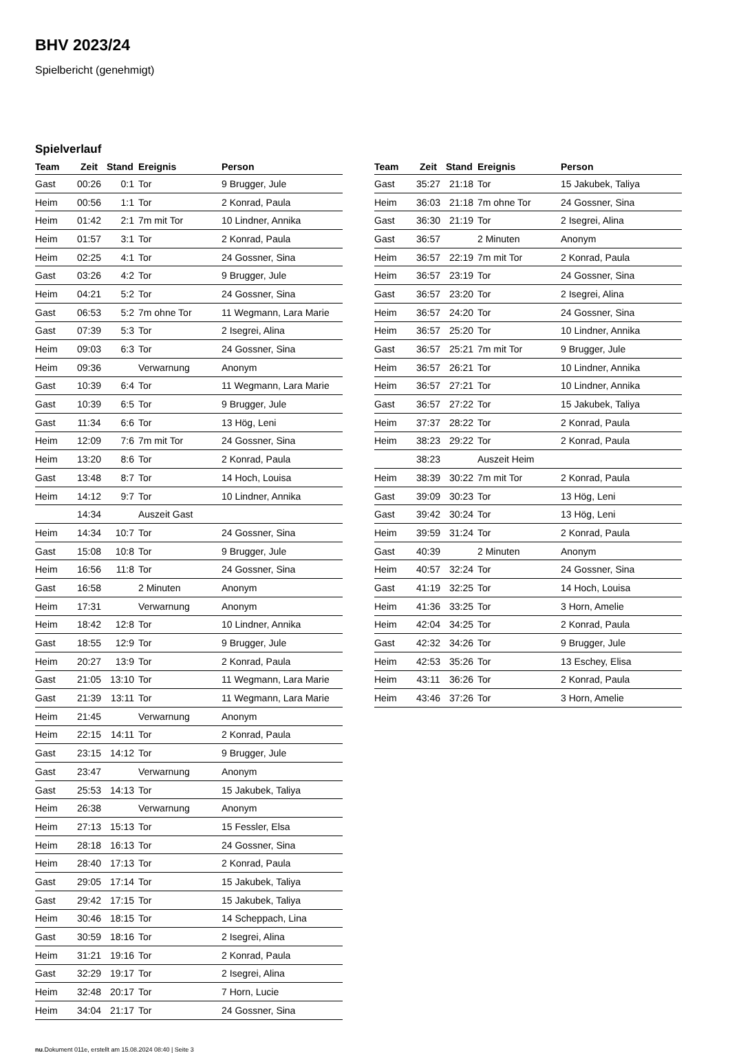BHV 2023/24
Spielbericht (genehmigt)
Spielverlauf
| Team | Zeit | Stand | Ereignis | Person |
| --- | --- | --- | --- | --- |
| Gast | 00:26 | 0:1 | Tor | 9 Brugger, Jule |
| Heim | 00:56 | 1:1 | Tor | 2 Konrad, Paula |
| Heim | 01:42 | 2:1 | 7m mit Tor | 10 Lindner, Annika |
| Heim | 01:57 | 3:1 | Tor | 2 Konrad, Paula |
| Heim | 02:25 | 4:1 | Tor | 24 Gossner, Sina |
| Gast | 03:26 | 4:2 | Tor | 9 Brugger, Jule |
| Heim | 04:21 | 5:2 | Tor | 24 Gossner, Sina |
| Gast | 06:53 | 5:2 | 7m ohne Tor | 11 Wegmann, Lara Marie |
| Gast | 07:39 | 5:3 | Tor | 2 Isegrei, Alina |
| Heim | 09:03 | 6:3 | Tor | 24 Gossner, Sina |
| Heim | 09:36 | | Verwarnung | Anonym |
| Gast | 10:39 | 6:4 | Tor | 11 Wegmann, Lara Marie |
| Gast | 10:39 | 6:5 | Tor | 9 Brugger, Jule |
| Gast | 11:34 | 6:6 | Tor | 13 Hög, Leni |
| Heim | 12:09 | 7:6 | 7m mit Tor | 24 Gossner, Sina |
| Heim | 13:20 | 8:6 | Tor | 2 Konrad, Paula |
| Gast | 13:48 | 8:7 | Tor | 14 Hoch, Louisa |
| Heim | 14:12 | 9:7 | Tor | 10 Lindner, Annika |
| | 14:34 | | Auszeit Gast | |
| Heim | 14:34 | 10:7 | Tor | 24 Gossner, Sina |
| Gast | 15:08 | 10:8 | Tor | 9 Brugger, Jule |
| Heim | 16:56 | 11:8 | Tor | 24 Gossner, Sina |
| Gast | 16:58 | | 2 Minuten | Anonym |
| Heim | 17:31 | | Verwarnung | Anonym |
| Heim | 18:42 | 12:8 | Tor | 10 Lindner, Annika |
| Gast | 18:55 | 12:9 | Tor | 9 Brugger, Jule |
| Heim | 20:27 | 13:9 | Tor | 2 Konrad, Paula |
| Gast | 21:05 | 13:10 | Tor | 11 Wegmann, Lara Marie |
| Gast | 21:39 | 13:11 | Tor | 11 Wegmann, Lara Marie |
| Heim | 21:45 | | Verwarnung | Anonym |
| Heim | 22:15 | 14:11 | Tor | 2 Konrad, Paula |
| Gast | 23:15 | 14:12 | Tor | 9 Brugger, Jule |
| Gast | 23:47 | | Verwarnung | Anonym |
| Gast | 25:53 | 14:13 | Tor | 15 Jakubek, Taliya |
| Heim | 26:38 | | Verwarnung | Anonym |
| Heim | 27:13 | 15:13 | Tor | 15 Fessler, Elsa |
| Heim | 28:18 | 16:13 | Tor | 24 Gossner, Sina |
| Heim | 28:40 | 17:13 | Tor | 2 Konrad, Paula |
| Gast | 29:05 | 17:14 | Tor | 15 Jakubek, Taliya |
| Gast | 29:42 | 17:15 | Tor | 15 Jakubek, Taliya |
| Heim | 30:46 | 18:15 | Tor | 14 Scheppach, Lina |
| Gast | 30:59 | 18:16 | Tor | 2 Isegrei, Alina |
| Heim | 31:21 | 19:16 | Tor | 2 Konrad, Paula |
| Gast | 32:29 | 19:17 | Tor | 2 Isegrei, Alina |
| Heim | 32:48 | 20:17 | Tor | 7 Horn, Lucie |
| Heim | 34:04 | 21:17 | Tor | 24 Gossner, Sina |
| Team | Zeit | Stand | Ereignis | Person |
| --- | --- | --- | --- | --- |
| Gast | 35:27 | 21:18 | Tor | 15 Jakubek, Taliya |
| Heim | 36:03 | 21:18 | 7m ohne Tor | 24 Gossner, Sina |
| Gast | 36:30 | 21:19 | Tor | 2 Isegrei, Alina |
| Gast | 36:57 | | 2 Minuten | Anonym |
| Heim | 36:57 | 22:19 | 7m mit Tor | 2 Konrad, Paula |
| Heim | 36:57 | 23:19 | Tor | 24 Gossner, Sina |
| Gast | 36:57 | 23:20 | Tor | 2 Isegrei, Alina |
| Heim | 36:57 | 24:20 | Tor | 24 Gossner, Sina |
| Heim | 36:57 | 25:20 | Tor | 10 Lindner, Annika |
| Gast | 36:57 | 25:21 | 7m mit Tor | 9 Brugger, Jule |
| Heim | 36:57 | 26:21 | Tor | 10 Lindner, Annika |
| Heim | 36:57 | 27:21 | Tor | 10 Lindner, Annika |
| Gast | 36:57 | 27:22 | Tor | 15 Jakubek, Taliya |
| Heim | 37:37 | 28:22 | Tor | 2 Konrad, Paula |
| Heim | 38:23 | 29:22 | Tor | 2 Konrad, Paula |
| | 38:23 | | Auszeit Heim | |
| Heim | 38:39 | 30:22 | 7m mit Tor | 2 Konrad, Paula |
| Gast | 39:09 | 30:23 | Tor | 13 Hög, Leni |
| Gast | 39:42 | 30:24 | Tor | 13 Hög, Leni |
| Heim | 39:59 | 31:24 | Tor | 2 Konrad, Paula |
| Gast | 40:39 | | 2 Minuten | Anonym |
| Heim | 40:57 | 32:24 | Tor | 24 Gossner, Sina |
| Gast | 41:19 | 32:25 | Tor | 14 Hoch, Louisa |
| Heim | 41:36 | 33:25 | Tor | 3 Horn, Amelie |
| Heim | 42:04 | 34:25 | Tor | 2 Konrad, Paula |
| Gast | 42:32 | 34:26 | Tor | 9 Brugger, Jule |
| Heim | 42:53 | 35:26 | Tor | 13 Eschey, Elisa |
| Heim | 43:11 | 36:26 | Tor | 2 Konrad, Paula |
| Heim | 43:46 | 37:26 | Tor | 3 Horn, Amelie |
nu.Dokument 011e, erstellt am 15.08.2024 08:40 | Seite 3